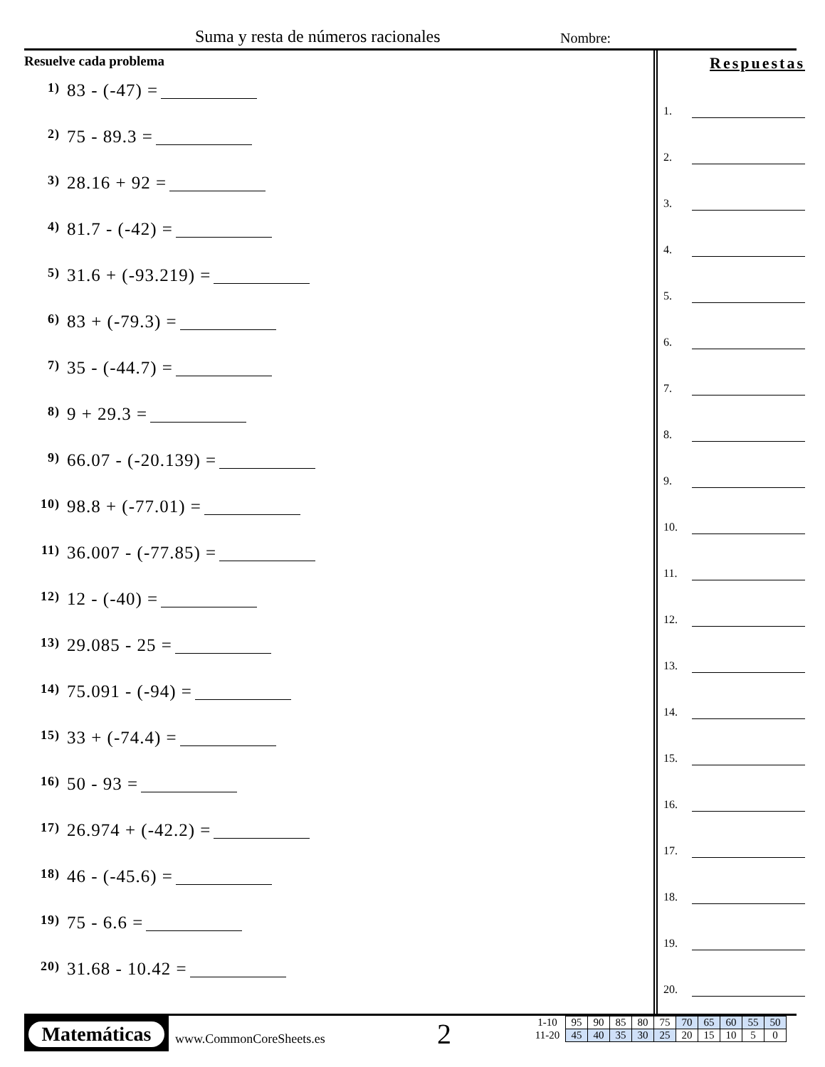Suma y resta de números racionales
Nombre:
Resuelve cada problema
1) 83 - (-47) =
2) 75 - 89.3 =
3) 28.16 + 92 =
4) 81.7 - (-42) =
5) 31.6 + (-93.219) =
6) 83 + (-79.3) =
7) 35 - (-44.7) =
8) 9 + 29.3 =
9) 66.07 - (-20.139) =
10) 98.8 + (-77.01) =
11) 36.007 - (-77.85) =
12) 12 - (-40) =
13) 29.085 - 25 =
14) 75.091 - (-94) =
15) 33 + (-74.4) =
16) 50 - 93 =
17) 26.974 + (-42.2) =
18) 46 - (-45.6) =
19) 75 - 6.6 =
20) 31.68 - 10.42 =
Respuestas
1.
2.
3.
4.
5.
6.
7.
8.
9.
10.
11.
12.
13.
14.
15.
16.
17.
18.
19.
20.
Matemáticas
www.CommonCoreSheets.es 2
| 1-10 | 95 | 90 | 85 | 80 | 75 | 70 | 65 | 60 | 55 | 50 |
| 11-20 | 45 | 40 | 35 | 30 | 25 | 20 | 15 | 10 | 5 | 0 |